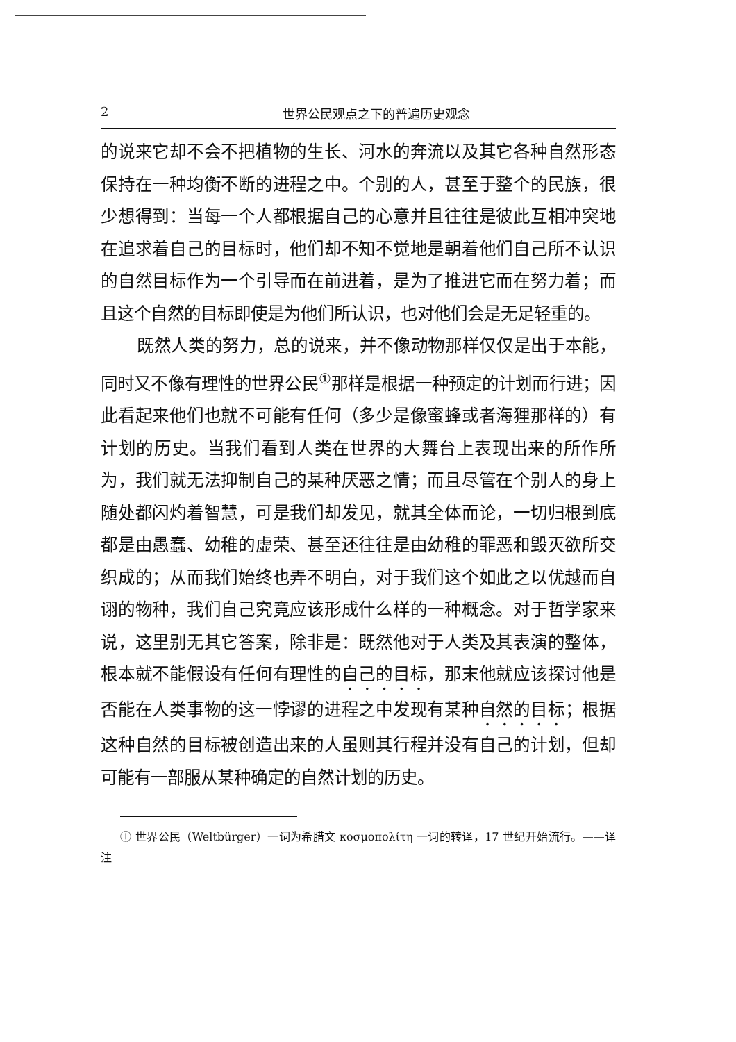2 世界公民观点之下的普遍历史观念
的说来它却不会不把植物的生长、河水的奔流以及其它各种自然形态保持在一种均衡不断的进程之中。个别的人，甚至于整个的民族，很少想得到：当每一个人都根据自己的心意并且往往是彼此互相冲突地在追求着自己的目标时，他们却不知不觉地是朝着他们自己所不认识的自然目标作为一个引导而在前进着，是为了推进它而在努力着；而且这个自然的目标即使是为他们所认识，也对他们会是无足轻重的。
既然人类的努力，总的说来，并不像动物那样仅仅是出于本能，同时又不像有理性的世界公民<sup>①</sup>那样是根据一种预定的计划而行进；因此看起来他们也就不可能有任何（多少是像蜜蜂或者海狸那样的）有计划的历史。当我们看到人类在世界的大舞台上表现出来的所作所为，我们就无法抑制自己的某种厌恶之情；而且尽管在个别人的身上随处都闪灼着智慧，可是我们却发见，就其全体而论，一切归根到底都是由愚蠢、幼稚的虚荣、甚至还往往是由幼稚的罪恶和毁灭欲所交织成的；从而我们始终也弄不明白，对于我们这个如此之以优越而自诩的物种，我们自己究竟应该形成什么样的一种概念。对于哲学家来说，这里别无其它答案，除非是：既然他对于人类及其表演的整体，根本就不能假设有任何有理性的自己的目标，那末他就应该探讨他是否能在人类事物的这一悖谬的进程之中发现有某种自然的目标；根据这种自然的目标被创造出来的人虽则其行程并没有自己的计划，但却可能有一部服从某种确定的自然计划的历史。
① 世界公民（Weltbürger）一词为希腊文 κοσμοπολίτη 一词的转译，17 世纪开始流行。——译注